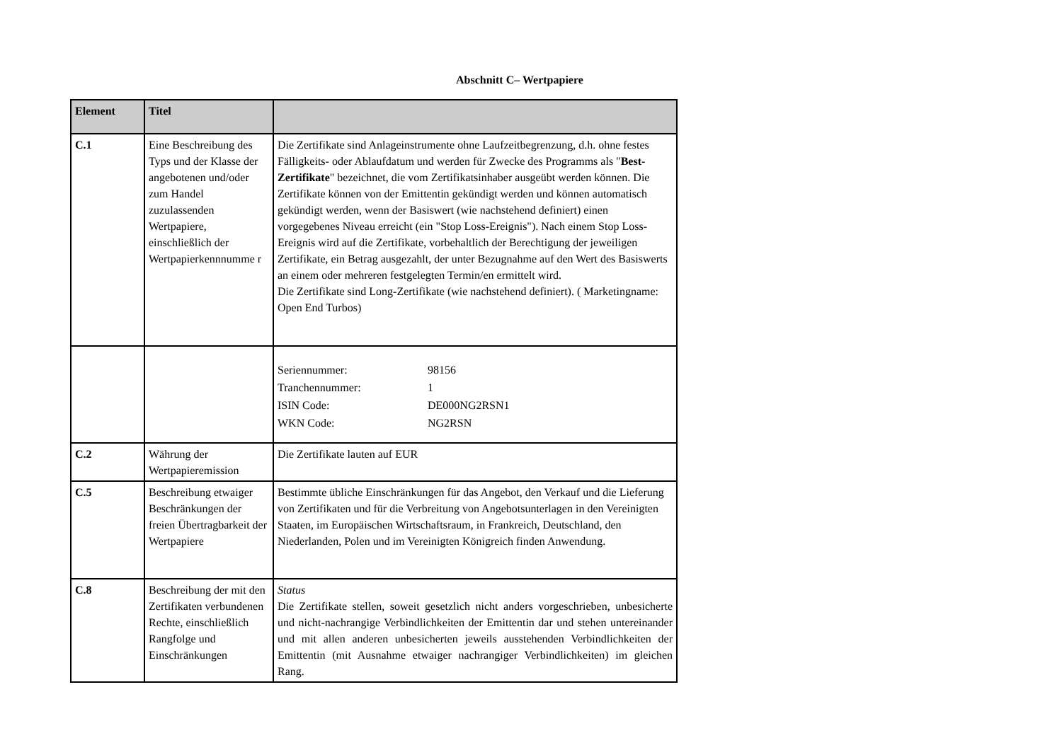Abschnitt C– Wertpapiere
| Element | Titel | |
| --- | --- | --- |
| C.1 | Eine Beschreibung des Typs und der Klasse der angebotenen und/oder zum Handel zuzulassenden Wertpapiere, einschließlich der Wertpapierkennnumme r | Die Zertifikate sind Anlageinstrumente ohne Laufzeitbegrenzung, d.h. ohne festes Fälligkeits- oder Ablaufdatum und werden für Zwecke des Programms als " Best-Zertifikate " bezeichnet, die vom Zertifikatsinhaber ausgeübt werden können. Die Zertifikate können von der Emittentin gekündigt werden und können automatisch gekündigt werden, wenn der Basiswert (wie nachstehend definiert) einen vorgegebenes Niveau erreicht (ein "Stop Loss-Ereignis"). Nach einem Stop Loss-Ereignis wird auf die Zertifikate, vorbehaltlich der Berechtigung der jeweiligen Zertifikate, ein Betrag ausgezahlt, der unter Bezugnahme auf den Wert des Basiswerts an einem oder mehreren festgelegten Termin/en ermittelt wird. Die Zertifikate sind Long-Zertifikate (wie nachstehend definiert). ( Marketingname: Open End Turbos) |
| | | / Seriennummer: / 98156 / / Tranchennummer: / 1 / / ISIN Code: / DE000NG2RSN1 / / WKN Code: / NG2RSN / |
| C.2 | Währung der Wertpapieremission | Die Zertifikate lauten auf EUR |
| C.5 | Beschreibung etwaiger Beschränkungen der freien Übertragbarkeit der Wertpapiere | Bestimmte übliche Einschränkungen für das Angebot, den Verkauf und die Lieferung von Zertifikaten und für die Verbreitung von Angebotsunterlagen in den Vereinigten Staaten, im Europäischen Wirtschaftsraum, in Frankreich, Deutschland, den Niederlanden, Polen und im Vereinigten Königreich finden Anwendung. |
| C.8 | Beschreibung der mit den Zertifikaten verbundenen Rechte, einschließlich Rangfolge und Einschränkungen | Status Die Zertifikate stellen, soweit gesetzlich nicht anders vorgeschrieben, unbesicherte und nicht-nachrangige Verbindlichkeiten der Emittentin dar und stehen untereinander und mit allen anderen unbesicherten jeweils ausstehenden Verbindlichkeiten der Emittentin (mit Ausnahme etwaiger nachrangiger Verbindlichkeiten) im gleichen Rang. |